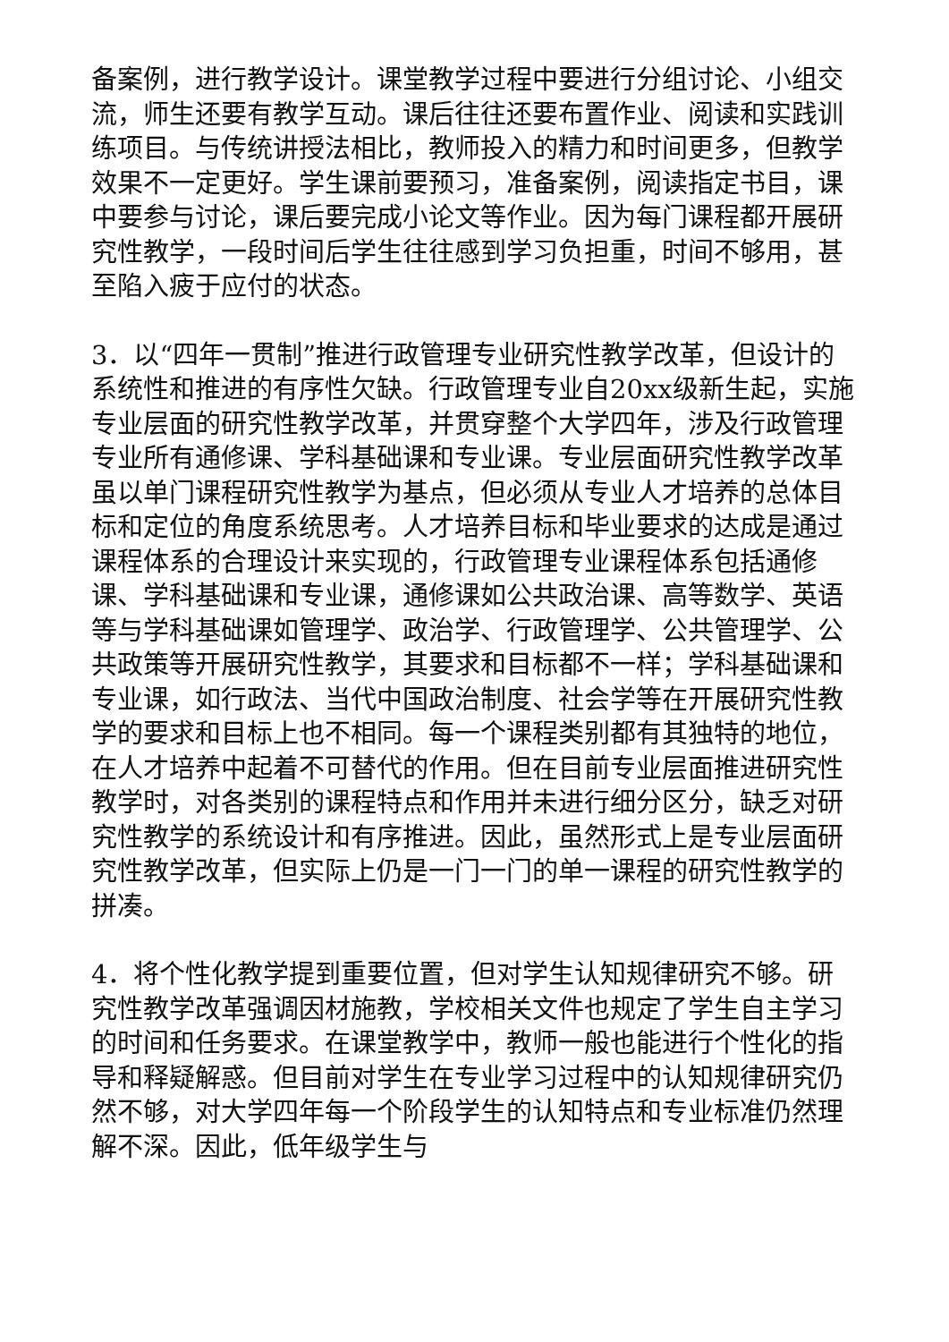备案例，进行教学设计。课堂教学过程中要进行分组讨论、小组交流，师生还要有教学互动。课后往往还要布置作业、阅读和实践训练项目。与传统讲授法相比，教师投入的精力和时间更多，但教学效果不一定更好。学生课前要预习，准备案例，阅读指定书目，课中要参与讨论，课后要完成小论文等作业。因为每门课程都开展研究性教学，一段时间后学生往往感到学习负担重，时间不够用，甚至陷入疲于应付的状态。
3．以“四年一贯制”推进行政管理专业研究性教学改革，但设计的系统性和推进的有序性欠缺。行政管理专业自20xx级新生起，实施专业层面的研究性教学改革，并贯穿整个大学四年，涉及行政管理专业所有通修课、学科基础课和专业课。专业层面研究性教学改革虽以单门课程研究性教学为基点，但必须从专业人才培养的总体目标和定位的角度系统思考。人才培养目标和毕业要求的达成是通过课程体系的合理设计来实现的，行政管理专业课程体系包括通修课、学科基础课和专业课，通修课如公共政治课、高等数学、英语等与学科基础课如管理学、政治学、行政管理学、公共管理学、公共政策等开展研究性教学，其要求和目标都不一样；学科基础课和专业课，如行政法、当代中国政治制度、社会学等在开展研究性教学的要求和目标上也不相同。每一个课程类别都有其独特的地位，在人才培养中起着不可替代的作用。但在目前专业层面推进研究性教学时，对各类别的课程特点和作用并未进行细分区分，缺乏对研究性教学的系统设计和有序推进。因此，虽然形式上是专业层面研究性教学改革，但实际上仍是一门一门的单一课程的研究性教学的拼凑。
4．将个性化教学提到重要位置，但对学生认知规律研究不够。研究性教学改革强调因材施教，学校相关文件也规定了学生自主学习的时间和任务要求。在课堂教学中，教师一般也能进行个性化的指导和释疑解惑。但目前对学生在专业学习过程中的认知规律研究仍然不够，对大学四年每一个阶段学生的认知特点和专业标准仍然理解不深。因此，低年级学生与